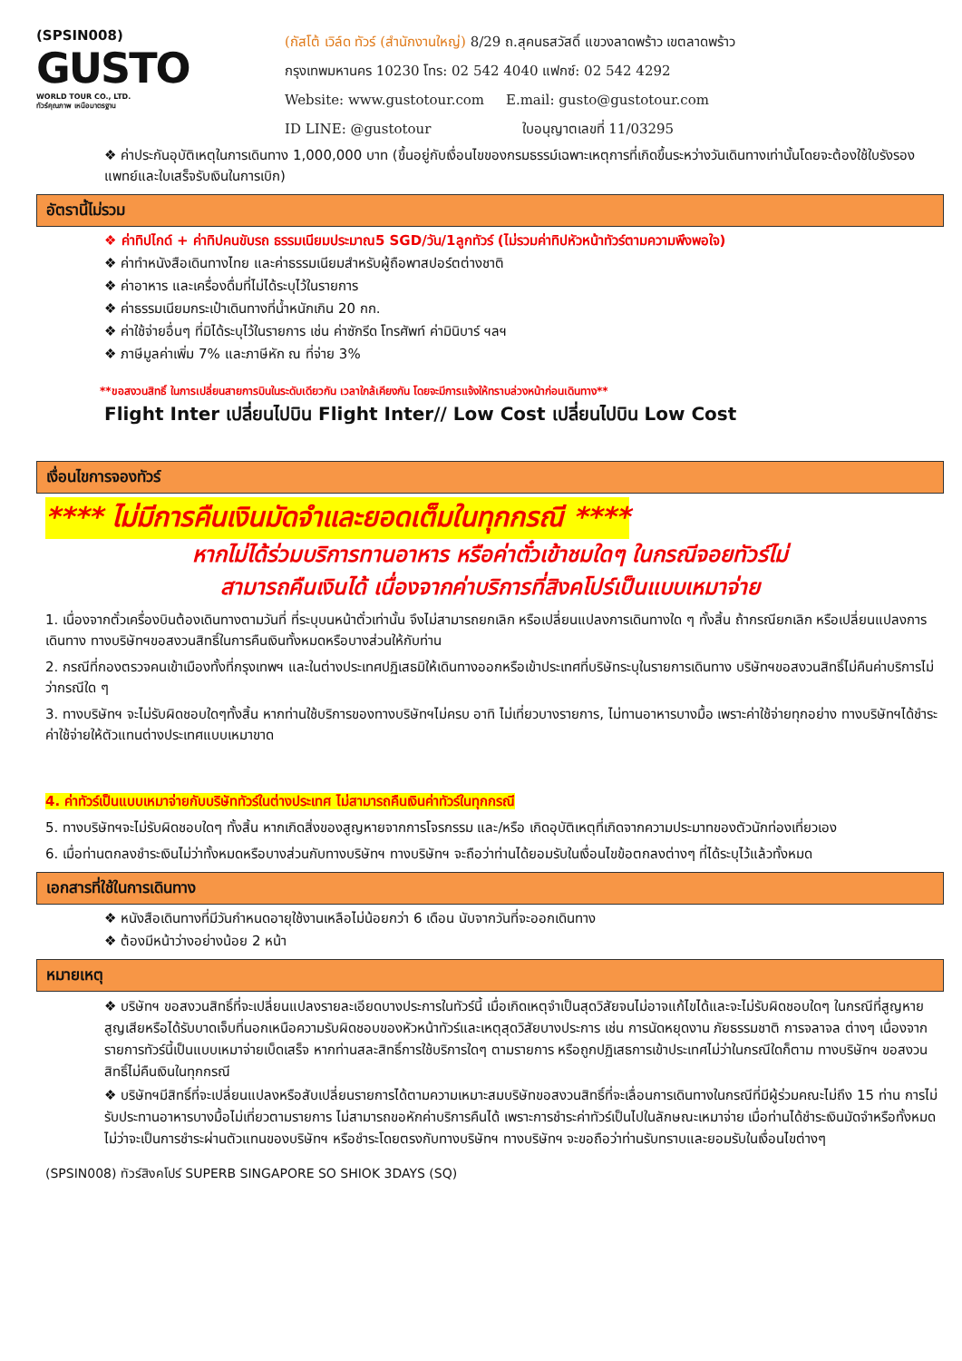(SPSIN008)
GUSTO
WORLD TOUR CO., LTD.
ทัวร์คุณภาพ เหนือมาตรฐาน
(กัสโต้ เวิล์ด ทัวร์ (สำนักงานใหญ่) 8/29 ถ.สุคนธสวัสดิ์ แขวงลาดพร้าว เขตลาดพร้าว
กรุงเทพมหานคร 10230 โทร: 02 542 4040 แฟกซ์: 02 542 4292
Website: www.gustotour.com E.mail: gusto@gustotour.com
ID LINE: @gustotour ใบอนุญาตเลขที่ 11/03295
❖ ค่าประกันอุบัติเหตุในการเดินทาง 1,000,000 บาท (ขึ้นอยู่กับเงื่อนไขของกรมธรรม์เฉพาะเหตุการที่เกิดขึ้นระหว่างวันเดินทางเท่านั้นโดยจะต้องใช้ใบรังรองแพทย์และใบเสร็จรับเงินในการเบิก)
อัตรานี้ไม่รวม
❖ ค่าทิปไกด์ + ค่าทิปคนขับรถ ธรรมเนียมประมาณ5 SGD/วัน/1ลูกทัวร์ (ไม่รวมค่าทิปหัวหน้าทัวร์ตามความพึงพอใจ)
❖ ค่าทำหนังสือเดินทางไทย และค่าธรรมเนียมสำหรับผู้ถือพาสปอร์ตต่างชาติ
❖ ค่าอาหาร และเครื่องดื่มที่ไม่ได้ระบุไว้ในรายการ
❖ ค่าธรรมเนียมกระเป๋าเดินทางที่น้ำหนักเกิน 20 กก.
❖ ค่าใช้จ่ายอื่นๆ ที่มิได้ระบุไว้ในรายการ เช่น ค่าซักรีด โทรศัพท์ ค่ามินิบาร์ ฯลฯ
❖ ภาษีมูลค่าเพิ่ม 7% และภาษีหัก ณ ที่จ่าย 3%
**ขอสงวนสิทธิ์ ในการเปลี่ยนสายการบินในระดับเดียวกัน เวลาใกล้เคียงกัน โดยจะมีการแจ้งให้ทราบล่วงหน้าก่อนเดินทาง**
Flight Inter เปลี่ยนไปบิน Flight Inter// Low Cost เปลี่ยนไปบิน Low Cost
เงื่อนไขการจองทัวร์
**** ไม่มีการคืนเงินมัดจำและยอดเต็มในทุกกรณี ****
หากไม่ได้ร่วมบริการทานอาหาร หรือค่าตั๋วเข้าชมใดๆ ในกรณีจอยทัวร์ไม่
สามารถคืนเงินได้ เนื่องจากค่าบริการที่สิงคโปร์เป็นแบบเหมาจ่าย
1. เนื่องจากตั๋วเครื่องบินต้องเดินทางตามวันที่ ที่ระบุบนหน้าตั๋วเท่านั้น จึงไม่สามารถยกเลิก หรือเปลี่ยนแปลงการเดินทางใด ๆ ทั้งสิ้น ถ้ากรณียกเลิก หรือเปลี่ยนแปลงการเดินทาง ทางบริษัทฯขอสงวนสิทธิ์ในการคืนเงินทั้งหมดหรือบางส่วนให้กับท่าน
2. กรณีที่กองตรวจคนเข้าเมืองทั้งที่กรุงเทพฯ และในต่างประเทศปฏิเสธมิให้เดินทางออกหรือเข้าประเทศที่บริษัทระบุในรายการเดินทาง บริษัทฯขอสงวนสิทธิ์ไม่คืนค่าบริการไม่ว่ากรณีใด ๆ
3. ทางบริษัทฯ จะไม่รับผิดชอบใดๆทั้งสิ้น หากท่านใช้บริการของทางบริษัทฯไม่ครบ อาทิ ไม่เที่ยวบางรายการ, ไม่ทานอาหารบางมื้อ เพราะค่าใช้จ่ายทุกอย่าง ทางบริษัทฯได้ชำระค่าใช้จ่ายให้ตัวแทนต่างประเทศแบบเหมาขาด
4. ค่าทัวร์เป็นแบบเหมาจ่ายกับบริษัททัวร์ในต่างประเทศ ไม่สามารถคืนเงินค่าทัวร์ในทุกกรณี
5. ทางบริษัทฯจะไม่รับผิดชอบใดๆ ทั้งสิ้น หากเกิดสิ่งของสูญหายจากการโจรกรรม และ/หรือ เกิดอุบัติเหตุที่เกิดจากความประมาทของตัวนักท่องเที่ยวเอง
6. เมื่อท่านตกลงชำระเงินไม่ว่าทั้งหมดหรือบางส่วนกับทางบริษัทฯ ทางบริษัทฯ จะถือว่าท่านได้ยอมรับในเงื่อนไขข้อตกลงต่างๆ ที่ได้ระบุไว้แล้วทั้งหมด
เอกสารที่ใช้ในการเดินทาง
❖ หนังสือเดินทางที่มีวันกำหนดอายุใช้งานเหลือไม่น้อยกว่า 6 เดือน นับจากวันที่จะออกเดินทาง
❖ ต้องมีหน้าว่างอย่างน้อย 2 หน้า
หมายเหตุ
❖ บริษัทฯ ขอสงวนสิทธิ์ที่จะเปลี่ยนแปลงรายละเอียดบางประการในทัวร์นี้ เมื่อเกิดเหตุจำเป็นสุดวิสัยจนไม่อาจแก้ไขได้และจะไม่รับผิดชอบใดๆ ในกรณีที่สูญหาย สูญเสียหรือได้รับบาดเจ็บที่นอกเหนือความรับผิดชอบของหัวหน้าทัวร์และเหตุสุดวิสัยบางประการ เช่น การนัดหยุดงาน ภัยธรรมชาติ การจลาจล ต่างๆ เนื่องจากรายการทัวร์นี้เป็นแบบเหมาจ่ายเบ็ดเสร็จ หากท่านสละสิทธิ์การใช้บริการใดๆ ตามรายการ หรือถูกปฏิเสธการเข้าประเทศไม่ว่าในกรณีใดก็ตาม ทางบริษัทฯ ขอสงวนสิทธิ์ไม่คืนเงินในทุกกรณี
❖ บริษัทฯมีสิทธิ์ที่จะเปลี่ยนแปลงหรือสับเปลี่ยนรายการได้ตามความเหมาะสมบริษัทขอสงวนสิทธิ์ที่จะเลื่อนการเดินทางในกรณีที่มีผู้ร่วมคณะไม่ถึง 15 ท่าน การไม่รับประทานอาหารบางมื้อไม่เที่ยวตามรายการ ไม่สามารถขอหักค่าบริการคืนได้ เพราะการชำระค่าทัวร์เป็นไปในลักษณะเหมาจ่าย เมื่อท่านได้ชำระเงินมัดจำหรือทั้งหมด ไม่ว่าจะเป็นการชำระผ่านตัวแทนของบริษัทฯ หรือชำระโดยตรงกับทางบริษัทฯ ทางบริษัทฯ จะขอถือว่าท่านรับทราบและยอมรับในเงื่อนไขต่างๆ
(SPSIN008) ทัวร์สิงคโปร์ SUPERB SINGAPORE SO SHIOK 3DAYS (SQ)